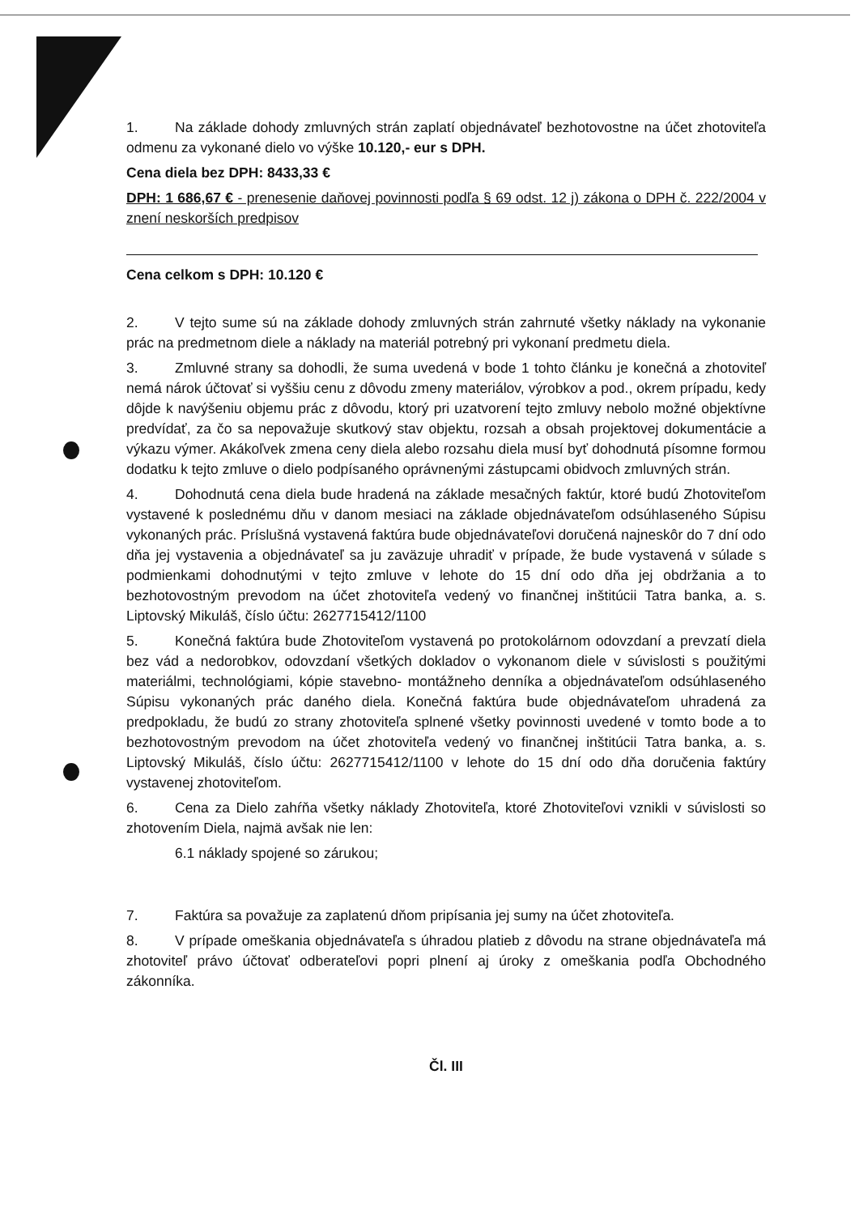1. Na základe dohody zmluvných strán zaplatí objednávateľ bezhotovostne na účet zhotoviteľa odmenu za vykonané dielo vo výške 10.120,- eur s DPH.
Cena diela bez DPH: 8433,33 €
DPH: 1 686,67 € - prenesenie daňovej povinnosti podľa § 69 odst. 12 j) zákona o DPH č. 222/2004 v znení neskorších predpisov
Cena celkom s DPH: 10.120 €
2. V tejto sume sú na základe dohody zmluvných strán zahrnuté všetky náklady na vykonanie prác na predmetnom diele a náklady na materiál potrebný pri vykonaní predmetu diela.
3. Zmluvné strany sa dohodli, že suma uvedená v bode 1 tohto článku je konečná a zhotoviteľ nemá nárok účtovať si vyššiu cenu z dôvodu zmeny materiálov, výrobkov a pod., okrem prípadu, kedy dôjde k navýšeniu objemu prác z dôvodu, ktorý pri uzatvorení tejto zmluvy nebolo možné objektívne predvídať, za čo sa nepovažuje skutkový stav objektu, rozsah a obsah projektovej dokumentácie a výkazu výmer. Akákoľvek zmena ceny diela alebo rozsahu diela musí byť dohodnutá písomne formou dodatku k tejto zmluve o dielo podpísaného oprávnenými zástupcami obidvoch zmluvných strán.
4. Dohodnutá cena diela bude hradená na základe mesačných faktúr, ktoré budú Zhotoviteľom vystavené k poslednému dňu v danom mesiaci na základe objednávateľom odsúhlaseného Súpisu vykonaných prác. Príslušná vystavená faktúra bude objednávateľovi doručená najneskôr do 7 dní odo dňa jej vystavenia a objednávateľ sa ju zaväzuje uhradiť v prípade, že bude vystavená v súlade s podmienkami dohodnutými v tejto zmluve v lehote do 15 dní odo dňa jej obdržania a to bezhotovostným prevodom na účet zhotoviteľa vedený vo finančnej inštitúcii Tatra banka, a. s. Liptovský Mikuláš, číslo účtu: 2627715412/1100
5. Konečná faktúra bude Zhotoviteľom vystavená po protokolárnom odovzdaní a prevzatí diela bez vád a nedorobkov, odovzdaní všetkých dokladov o vykonanom diele v súvislosti s použitými materiálmi, technológiami, kópie stavebno- montážneho denníka a objednávateľom odsúhlaseného Súpisu vykonaných prác daného diela. Konečná faktúra bude objednávateľom uhradená za predpokladu, že budú zo strany zhotoviteľa splnené všetky povinnosti uvedené v tomto bode a to bezhotovostným prevodom na účet zhotoviteľa vedený vo finančnej inštitúcii Tatra banka, a. s. Liptovský Mikuláš, číslo účtu: 2627715412/1100 v lehote do 15 dní odo dňa doručenia faktúry vystavenej zhotoviteľom.
6. Cena za Dielo zahŕňa všetky náklady Zhotoviteľa, ktoré Zhotoviteľovi vznikli v súvislosti so zhotovením Diela, najmä avšak nie len:
6.1 náklady spojené so zárukou;
7. Faktúra sa považuje za zaplatenú dňom pripísania jej sumy na účet zhotoviteľa.
8. V prípade omeškania objednávateľa s úhradou platieb z dôvodu na strane objednávateľa má zhotoviteľ právo účtovať odberateľovi popri plnení aj úroky z omeškania podľa Obchodného zákonníka.
Čl. III